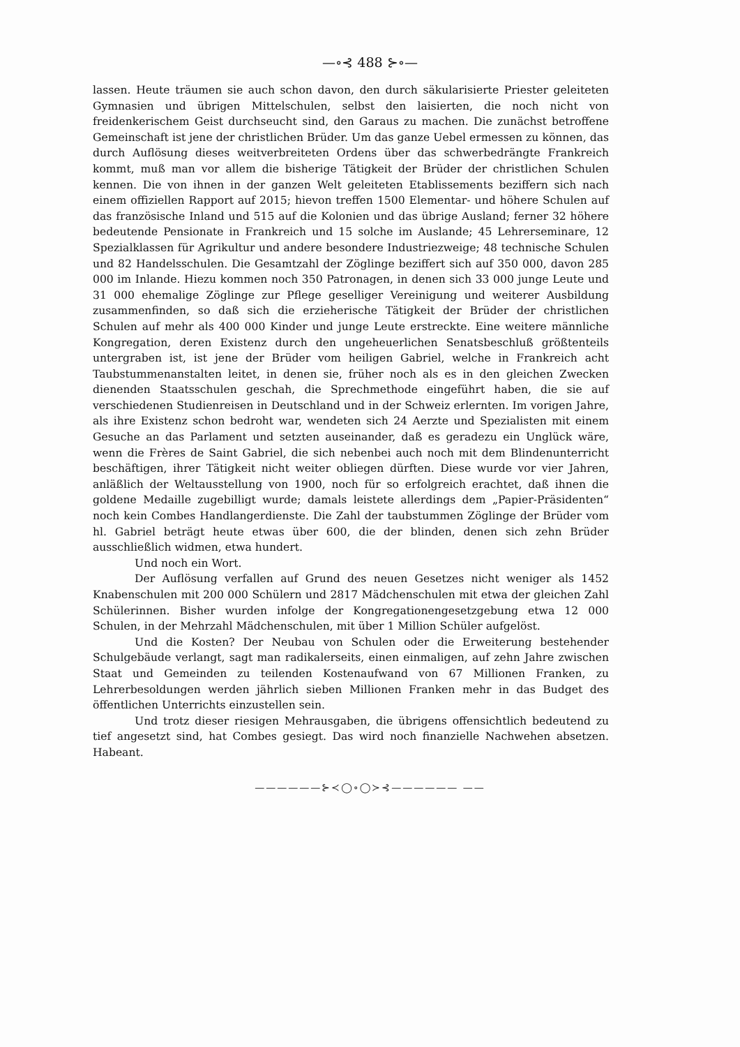—∘⊰ 488 ⊱∘—
lassen. Heute träumen sie auch schon davon, den durch säkularisierte Priester geleiteten Gymnasien und übrigen Mittelschulen, selbst den laisierten, die noch nicht von freidenkerischem Geist durchseucht sind, den Garaus zu machen. Die zunächst betroffene Gemeinschaft ist jene der christlichen Brüder. Um das ganze Uebel ermessen zu können, das durch Auflösung dieses weitverbreiteten Ordens über das schwerbedrängte Frankreich kommt, muß man vor allem die bisherige Tätigkeit der Brüder der christlichen Schulen kennen. Die von ihnen in der ganzen Welt geleiteten Etablissements beziffern sich nach einem offiziellen Rapport auf 2015; hievon treffen 1500 Elementar- und höhere Schulen auf das französische Inland und 515 auf die Kolonien und das übrige Ausland; ferner 32 höhere bedeutende Pensionate in Frankreich und 15 solche im Auslande; 45 Lehrerseminare, 12 Spezialklassen für Agrikultur und andere besondere Industriezweige; 48 technische Schulen und 82 Handelsschulen. Die Gesamtzahl der Zöglinge beziffert sich auf 350 000, davon 285 000 im Inlande. Hiezu kommen noch 350 Patronagen, in denen sich 33 000 junge Leute und 31 000 ehemalige Zöglinge zur Pflege geselliger Vereinigung und weiterer Ausbildung zusammenfinden, so daß sich die erzieherische Tätigkeit der Brüder der christlichen Schulen auf mehr als 400 000 Kinder und junge Leute erstreckte. Eine weitere männliche Kongregation, deren Existenz durch den ungeheuerlichen Senatsbeschluß größtenteils untergraben ist, ist jene der Brüder vom heiligen Gabriel, welche in Frankreich acht Taubstummenanstalten leitet, in denen sie, früher noch als es in den gleichen Zwecken dienenden Staatsschulen geschah, die Sprechmethode eingeführt haben, die sie auf verschiedenen Studienreisen in Deutschland und in der Schweiz erlernten. Im vorigen Jahre, als ihre Existenz schon bedroht war, wendeten sich 24 Aerzte und Spezialisten mit einem Gesuche an das Parlament und setzten auseinander, daß es geradezu ein Unglück wäre, wenn die Frères de Saint Gabriel, die sich nebenbei auch noch mit dem Blindenunterricht beschäftigen, ihrer Tätigkeit nicht weiter obliegen dürften. Diese wurde vor vier Jahren, anläßlich der Weltausstellung von 1900, noch für so erfolgreich erachtet, daß ihnen die goldene Medaille zugebilligt wurde; damals leistete allerdings dem „Papier-Präsidenten“ noch kein Combes Handlangerdienste. Die Zahl der taubstummen Zöglinge der Brüder vom hl. Gabriel beträgt heute etwas über 600, die der blinden, denen sich zehn Brüder ausschließlich widmen, etwa hundert.
Und noch ein Wort.
Der Auflösung verfallen auf Grund des neuen Gesetzes nicht weniger als 1452 Knabenschulen mit 200 000 Schülern und 2817 Mädchenschulen mit etwa der gleichen Zahl Schülerinnen. Bisher wurden infolge der Kongregationengesetzgebung etwa 12 000 Schulen, in der Mehrzahl Mädchenschulen, mit über 1 Million Schüler aufgelöst.
Und die Kosten? Der Neubau von Schulen oder die Erweiterung bestehender Schulgebäude verlangt, sagt man radikalerseits, einen einmaligen, auf zehn Jahre zwischen Staat und Gemeinden zu teilenden Kostenaufwand von 67 Millionen Franken, zu Lehrerbesoldungen werden jährlich sieben Millionen Franken mehr in das Budget des öffentlichen Unterrichts einzustellen sein.
Und trotz dieser riesigen Mehrausgaben, die übrigens offensichtlich bedeutend zu tief angesetzt sind, hat Combes gesiegt. Das wird noch finanzielle Nachwehen absetzen. Habeant.
——————⊱≺◯∘◯≻⊰—————— ——